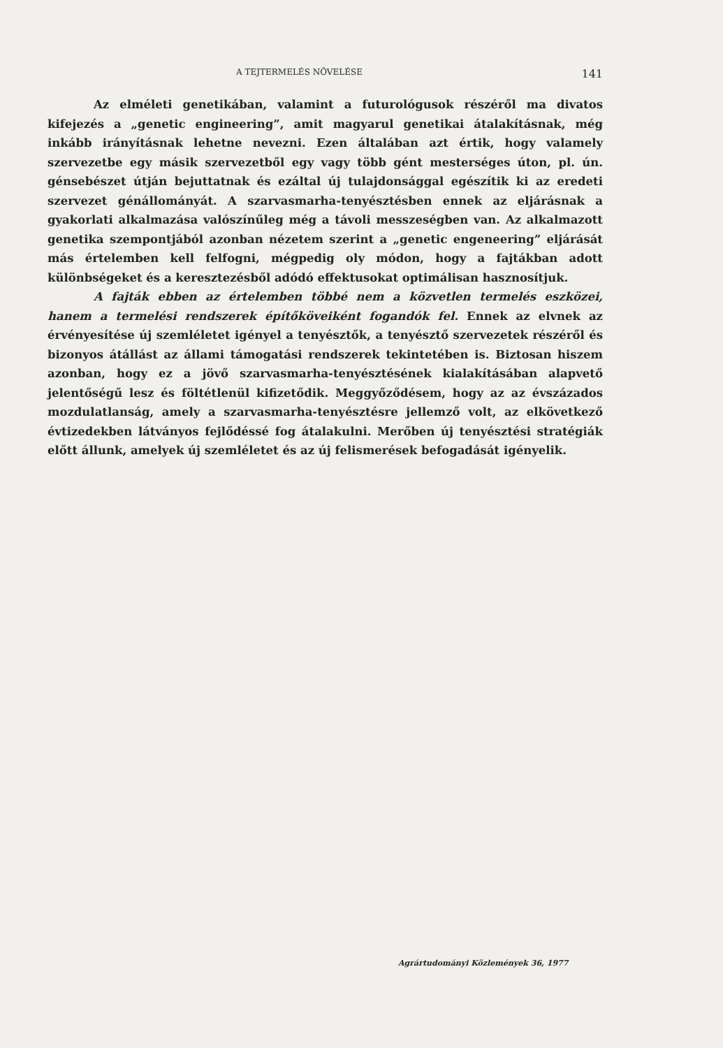A TEJTERMELÉS NÖVELÉSE 141
Az elméleti genetikában, valamint a futurológusok részéről ma divatos kifejezés a „genetic engineering”, amit magyarul genetikai átalakításnak, még inkább irányításnak lehetne nevezni. Ezen általában azt értik, hogy valamely szervezetbe egy másik szervezetből egy vagy több gént mesterséges úton, pl. ún. génsebészet útján bejuttatnak és ezáltal új tulajdonsággal egészítik ki az eredeti szervezet génállományát. A szarvasmarha-tenyésztésben ennek az eljárásnak a gyakorlati alkalmazása valószínűleg még a távoli messzeségben van. Az alkalmazott genetika szempontjából azonban nézetem szerint a „genetic engeneering” eljárását más értelemben kell felfogni, mégpedig oly módon, hogy a fajtákban adott különbségeket és a keresztezésből adódó effektusokat optimálisan hasznosítjuk.
A fajták ebben az értelemben többé nem a közvetlen termelés eszközei, hanem a termelési rendszerek építőköveiként fogandók fel. Ennek az elvnek az érvényesítése új szemléletet igényel a tenyésztők, a tenyésztő szervezetek részéről és bizonyos átállást az állami támogatási rendszerek tekintetében is. Biztosan hiszem azonban, hogy ez a jövő szarvasmarha-tenyésztésének kialakításában alapvető jelentőségű lesz és föltétlenül kifizetődik. Meggyőződésem, hogy az az évszázados mozdulatlanság, amely a szarvasmarha-tenyésztésre jellemző volt, az elkövetkező évtizedekben látványos fejlődéssé fog átalakulni. Merőben új tenyésztési stratégiák előtt állunk, amelyek új szemléletet és az új felismerések befogadását igényelik.
Agrártudományi Közlemények 36, 1977